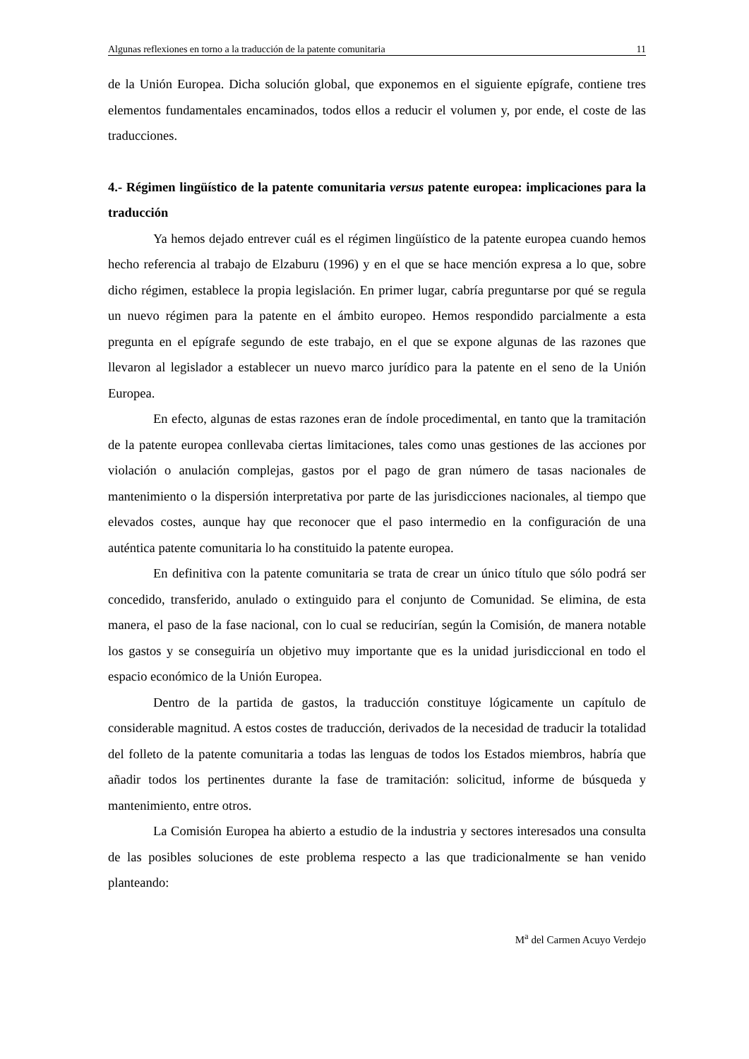Algunas reflexiones en torno a la traducción de la patente comunitaria 11
de la Unión Europea. Dicha solución global, que exponemos en el siguiente epígrafe, contiene tres elementos fundamentales encaminados, todos ellos a reducir el volumen y, por ende, el coste de las traducciones.
4.- Régimen lingüístico de la patente comunitaria versus patente europea: implicaciones para la traducción
Ya hemos dejado entrever cuál es el régimen lingüístico de la patente europea cuando hemos hecho referencia al trabajo de Elzaburu (1996) y en el que se hace mención expresa a lo que, sobre dicho régimen, establece la propia legislación. En primer lugar, cabría preguntarse por qué se regula un nuevo régimen para la patente en el ámbito europeo. Hemos respondido parcialmente a esta pregunta en el epígrafe segundo de este trabajo, en el que se expone algunas de las razones que llevaron al legislador a establecer un nuevo marco jurídico para la patente en el seno de la Unión Europea.
En efecto, algunas de estas razones eran de índole procedimental, en tanto que la tramitación de la patente europea conllevaba ciertas limitaciones, tales como unas gestiones de las acciones por violación o anulación complejas, gastos por el pago de gran número de tasas nacionales de mantenimiento o la dispersión interpretativa por parte de las jurisdicciones nacionales, al tiempo que elevados costes, aunque hay que reconocer que el paso intermedio en la configuración de una auténtica patente comunitaria lo ha constituido la patente europea.
En definitiva con la patente comunitaria se trata de crear un único título que sólo podrá ser concedido, transferido, anulado o extinguido para el conjunto de Comunidad. Se elimina, de esta manera, el paso de la fase nacional, con lo cual se reducirían, según la Comisión, de manera notable los gastos y se conseguiría un objetivo muy importante que es la unidad jurisdiccional en todo el espacio económico de la Unión Europea.
Dentro de la partida de gastos, la traducción constituye lógicamente un capítulo de considerable magnitud. A estos costes de traducción, derivados de la necesidad de traducir la totalidad del folleto de la patente comunitaria a todas las lenguas de todos los Estados miembros, habría que añadir todos los pertinentes durante la fase de tramitación: solicitud, informe de búsqueda y mantenimiento, entre otros.
La Comisión Europea ha abierto a estudio de la industria y sectores interesados una consulta de las posibles soluciones de este problema respecto a las que tradicionalmente se han venido planteando:
M<sup>a</sup> del Carmen Acuyo Verdejo